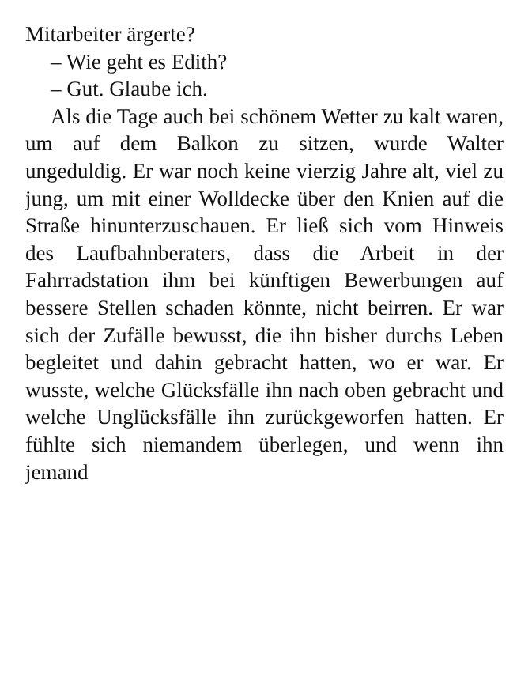Mitarbeiter ärgerte?
– Wie geht es Edith?
– Gut. Glaube ich.
Als die Tage auch bei schönem Wetter zu kalt waren, um auf dem Balkon zu sitzen, wurde Walter ungeduldig. Er war noch keine vierzig Jahre alt, viel zu jung, um mit einer Wolldecke über den Knien auf die Straße hinunterzuschauen. Er ließ sich vom Hinweis des Laufbahnberaters, dass die Arbeit in der Fahrradstation ihm bei künftigen Bewerbungen auf bessere Stellen schaden könnte, nicht beirren. Er war sich der Zufälle bewusst, die ihn bisher durchs Leben begleitet und dahin gebracht hatten, wo er war. Er wusste, welche Glücksfälle ihn nach oben gebracht und welche Unglücksfälle ihn zurückgeworfen hatten. Er fühlte sich niemandem überlegen, und wenn ihn jemand